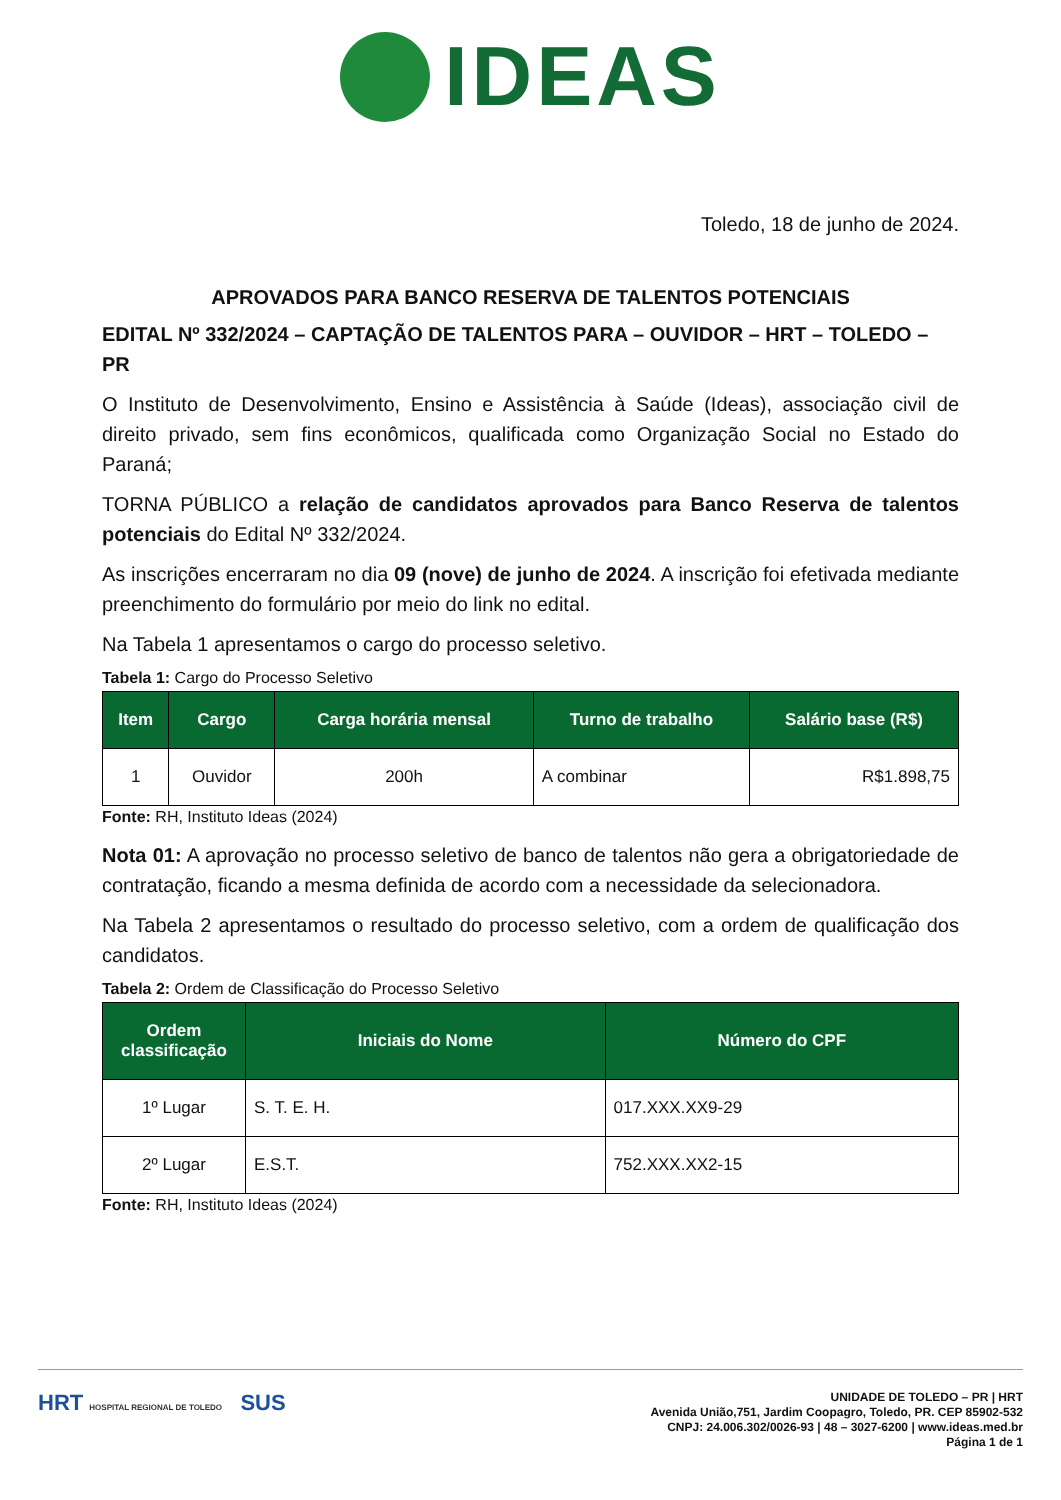IDEAS
Toledo, 18 de junho de 2024.
APROVADOS PARA BANCO RESERVA DE TALENTOS POTENCIAIS
EDITAL Nº 332/2024 – CAPTAÇÃO DE TALENTOS PARA – OUVIDOR – HRT – TOLEDO – PR
O Instituto de Desenvolvimento, Ensino e Assistência à Saúde (Ideas), associação civil de direito privado, sem fins econômicos, qualificada como Organização Social no Estado do Paraná;
TORNA PÚBLICO a relação de candidatos aprovados para Banco Reserva de talentos potenciais do Edital Nº 332/2024.
As inscrições encerraram no dia 09 (nove) de junho de 2024. A inscrição foi efetivada mediante preenchimento do formulário por meio do link no edital.
Na Tabela 1 apresentamos o cargo do processo seletivo.
Tabela 1: Cargo do Processo Seletivo
| Item | Cargo | Carga horária mensal | Turno de trabalho | Salário base (R$) |
| --- | --- | --- | --- | --- |
| 1 | Ouvidor | 200h | A combinar | R$1.898,75 |
Fonte: RH, Instituto Ideas (2024)
Nota 01: A aprovação no processo seletivo de banco de talentos não gera a obrigatoriedade de contratação, ficando a mesma definida de acordo com a necessidade da selecionadora.
Na Tabela 2 apresentamos o resultado do processo seletivo, com a ordem de qualificação dos candidatos.
Tabela 2: Ordem de Classificação do Processo Seletivo
| Ordem classificação | Iniciais do Nome | Número do CPF |
| --- | --- | --- |
| 1º Lugar | S. T. E. H. | 017.XXX.XX9-29 |
| 2º Lugar | E.S.T. | 752.XXX.XX2-15 |
Fonte: RH, Instituto Ideas (2024)
HRT HOSPITAL REGIONAL DE TOLEDO SUS
UNIDADE DE TOLEDO – PR | HRT
Avenida União,751, Jardim Coopagro, Toledo, PR. CEP 85902-532
CNPJ: 24.006.302/0026-93 | 48 – 3027-6200 | www.ideas.med.br
Página 1 de 1